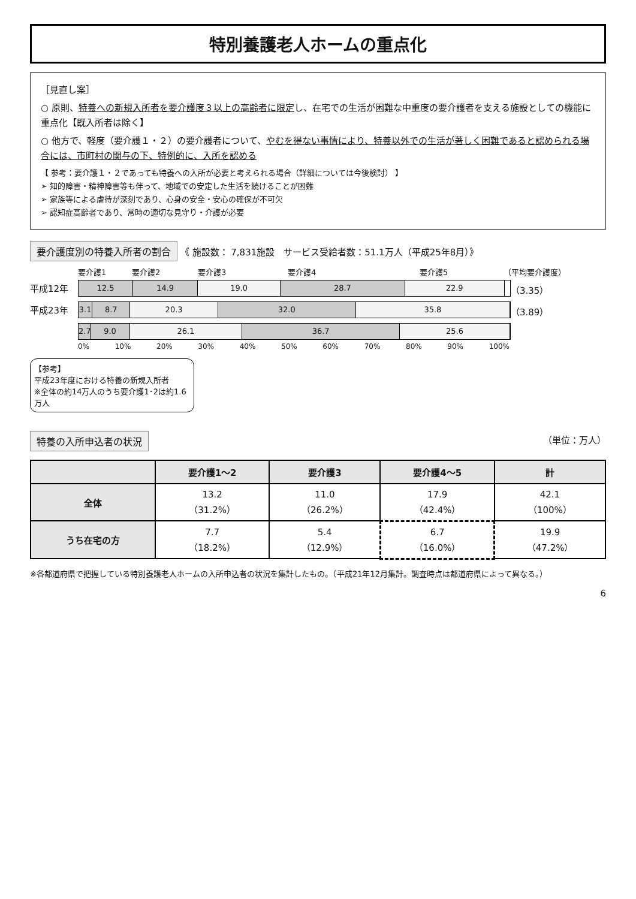特別養護老人ホームの重点化
［見直し案］
○ 原則、特養への新規入所者を要介護度３以上の高齢者に限定し、在宅での生活が困難な中重度の要介護者を支える施設としての機能に重点化【既入所者は除く】
○ 他方で、軽度（要介護１・２）の要介護者について、やむを得ない事情により、特養以外での生活が著しく困難であると認められる場合には、市町村の関与の下、特例的に、入所を認める
【 参考：要介護１・２であっても特養への入所が必要と考えられる場合（詳細については今後検討） 】
➢ 知的障害・精神障害等も伴って、地域での安定した生活を続けることが困難
➢ 家族等による虐待が深刻であり、心身の安全・安心の確保が不可欠
➢ 認知症高齢者であり、常時の適切な見守り・介護が必要
要介護度別の特養入所者の割合 《 施設数： 7,831施設　サービス受給者数：51.1万人（平成25年8月）》
要介護1 要介護2 要介護3 要介護4 要介護5 （平均要介護度）
平成12年
12.5 14.9 19.0 28.7 22.9
（3.35）
平成23年
3.1 8.7 20.3 32.0 35.8
（3.89）
2.7 9.0 26.1 36.7 25.6
0% 10% 20% 30% 40% 50% 60% 70% 80% 90% 100%
【参考】
平成23年度における特養の新規入所者
※全体の約14万人のうち要介護1･2は約1.6万人
特養の入所申込者の状況 （単位：万人）
| | 要介護1～2 | 要介護3 | 要介護4～5 | 計 |
| --- | --- | --- | --- | --- |
| 全体 | 13.2 （31.2%） | 11.0 （26.2%） | 17.9 （42.4%） | 42.1 （100%） |
| うち在宅の方 | 7.7 （18.2%） | 5.4 （12.9%） | 6.7 （16.0%） | 19.9 （47.2%） |
※各都道府県で把握している特別養護老人ホームの入所申込者の状況を集計したもの。（平成21年12月集計。調査時点は都道府県によって異なる。）
6